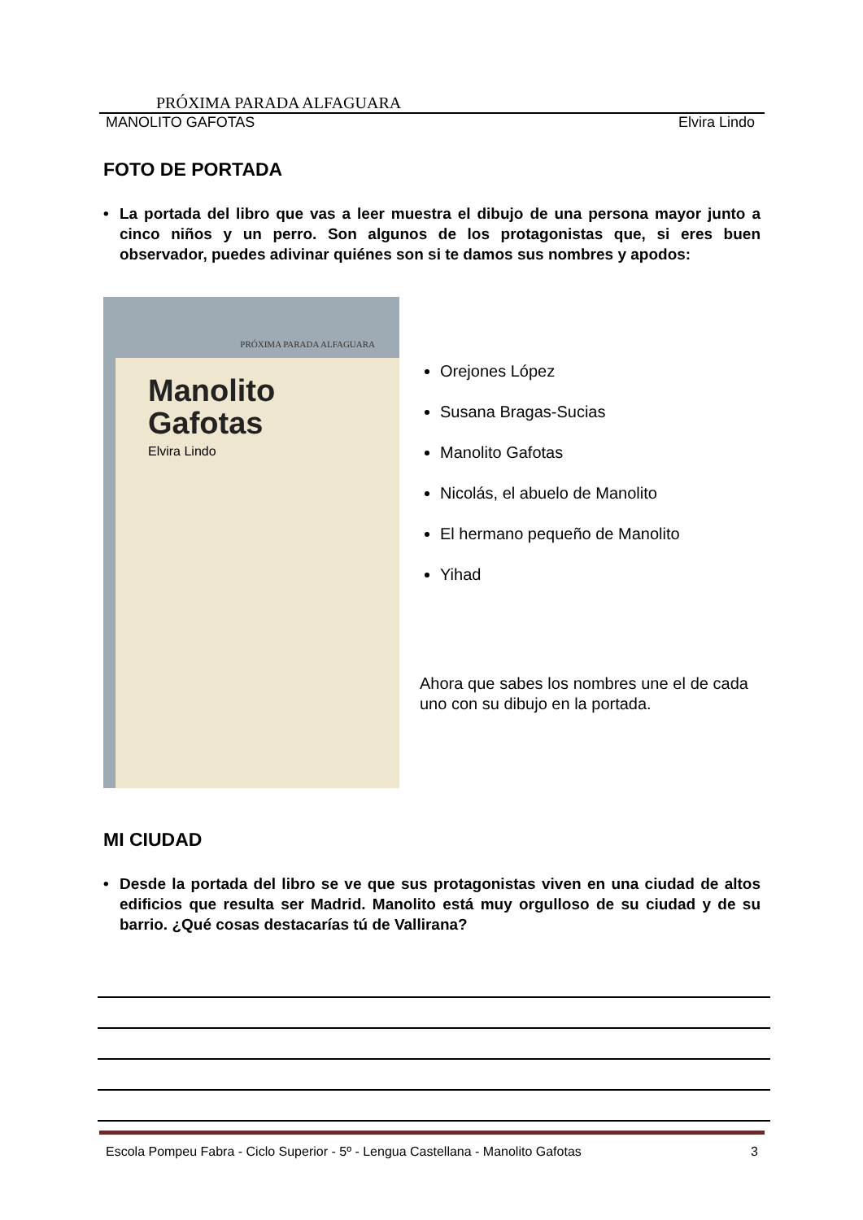PRÓXIMA PARADA ALFAGUARA
MANOLITO GAFOTAS Elvira Lindo
FOTO DE PORTADA
• La portada del libro que vas a leer muestra el dibujo de una persona mayor junto a cinco niños y un perro. Son algunos de los protagonistas que, si eres buen observador, puedes adivinar quiénes son si te damos sus nombres y apodos:
PRÓXIMA PARADA ALFAGUARA
Manolito
Gafotas
Elvira Lindo
Orejones López
Susana Bragas-Sucias
Manolito Gafotas
Nicolás, el abuelo de Manolito
El hermano pequeño de Manolito
Yihad
Ahora que sabes los nombres une el de cada uno con su dibujo en la portada.
MI CIUDAD
• Desde la portada del libro se ve que sus protagonistas viven en una ciudad de altos edificios que resulta ser Madrid. Manolito está muy orgulloso de su ciudad y de su barrio. ¿Qué cosas destacarías tú de Vallirana?
Escola Pompeu Fabra - Ciclo Superior - 5º - Lengua Castellana - Manolito Gafotas 3